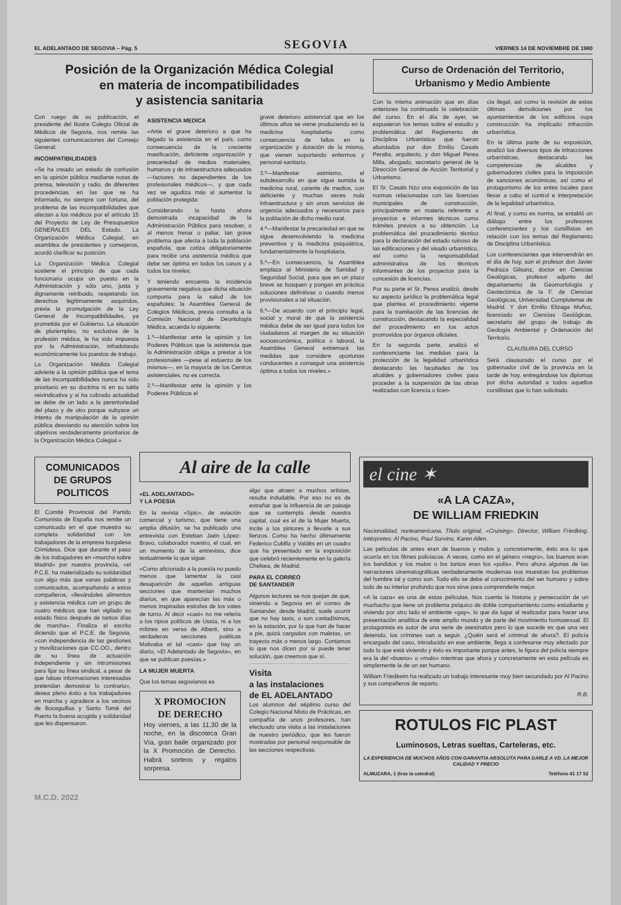EL ADELANTADO DE SEGOVIA – Pág. 5 SEGOVIA VIERNES 14 DE NOVIEMBRE DE 1980
Posición de la Organización Médica Colegial
en materia de incompatibilidades
y asistencia sanitaria
Con ruego de su publicación, el presidente del Ilustre Colegio Oficial de Médicos de Segovia, nos remite las siguientes comunicaciones del Consejo General:
INCOMPATIBILIDADES
«Se ha creado un estado de confusión en la opinión pública mediante notas de prensa, televisión y radio, de diferentes procedencias, en las que se ha informado, no siempre con fortuna, del problema de las incompatibilidades que afectan a los médicos por el artículo 15 del Proyecto de Ley de Presupuestos GENERALES DEL Estado. La Organización Médica Colegial, en asamblea de presidentes y consejeros, acordó clarificar su posición.
La Organización Médica Colegial sostiene el principio de que cada funcionario ocupa un puesto en la Administración y sólo uno, justa y dignamente retribuido, respetando los derechos legítimamente asquiridos, previa la promulgación de la Ley General de Incompatibilidades, ya prometida por el Gobierno. La situación de pluriempleo, no exclusiva de la profesión médica, le ha sido impuesta por la Administración, infradotando económicamente los puestos de trabajo.
La Organización Médida Colegial advierte a la opinión pública que el tema de las incompatibilidades nunca ha sido prioritario en su doctrina ni en su tabla reivindicativa y si ha cobrado actualidad se debe de un lado a la perentoriedad del plazo y de otro porque subyace un intento de manipulación de la opinión pública desviando su atención sobre los objetivos verdaderamente prioritarios de la Organización Médica Colegial.»
ASISTENCIA MEDICA
«Ante el grave deterioro a que ha llegado la asistencia en el país, como consecuencia de la creciente masificación, deficiente organización y precariedad de medios materiales, humanos y de infraestructura adecuados—factores no dependientes de los profesionales médicos—, y que cada vez se agudiza más al aumentar la población protegida:
Considerando la hasta ahora demostrada incapacidad de la Administración Pública para resolver, o al menos frenar o paliar, tan grave problema que afecta a toda la población española, que cotiza obligatoriamente para recibir una asistencia médica que debe ser óptima en todos los casos y a todos los niveles:
Y teniendo encuenta la incidencia gravemente negativa que dicha situación comporta para la salud de los españoles; la Asamblea General de Colegios Médicos, previa consulta a la Comisión Nacional de Deontología Médica, acuerda lo siguiente:
1.º—Manifestar ante la opinión y los Poderes Públicos que la asistencia que la Administración obliga a prestar a los profesionales —pese al esfuerzo de los mismos—, en la mayoría de los Centros asistenciales, no es correcta.
2.º—Manifestar ante la opinión y los Poderes Públicos el
grave deterioro asistencial que en los últimos años se viene produciendo en la medicina hospitalartia como consecuencia de fallos en la organización y dotación de la misma, que vienen soportando enfermos y personal sanitario.
3.º—Manifestar asimismo, el subdesarrollo en que sigue sumida la medicina rural, carente de medios, con deficiente y muchas veces nula infraestructura y sin unos servicios de urgencia adecuados y necesarios para la población de dicho medio rural.
4.º—Manifestar la precariedad en que se sigue desenvolviendo la medicina preventiva y la medicina psiquiátrica, fundamentalmente la hospitalaria.
5.º—En consecuencia, la Asamblea emplaza al Ministerio de Sanidad y Seguridad Social, para que en un plazo breve se busquen y pongan en práctica soluciones definitivas o cuando menos provisionales a tal situación.
6.º—De acuerdo con el principio legal, social y moral de que la asistencia médica debe de ser igual para todos los ciudadanos al margen de su situación socioeconómica, política o laboral, la Asamblea General extremará las medidas que considere oportunas conducentes a conseguir una asistencia óptima a todos los niveles.»
Curso de Ordenación del Territorio,
Urbanismo y Medio Ambiente
Con la misma animación que en días anteriores ha continuado la celebración del curso. En el día de ayer, se expusieron los temas sobre el estudio y problemática del Reglamento de Disciplina Urbanística que fueron abordados por don Emilio Casals Peralta, arquitecto, y don Miguel Perea Milla, abogado, secretario general de la Dirección General de Acción Territorial y Urbanismo.
El Sr. Casals hizo una exposición de las normas relacionadas con las licencias municipales de construcción, principalmente en materia referente a proyectos e informes técnicos como trámites previos a su obtención. La problemática del procedimiento técnico para la declaración del estado ruinoso de las edificaciones y del visado urbanístico, así como la responsabilidad administrativa de los técnicos informantes de los proyectos para la concesión de licencias.
Por su parte el Sr. Perea analizó, desde su aspecto jurídico la problemática legal que plantea el procedimiento vigente para la tramitación de las licencias de construcción, destacando la especialidad del procedimiento en los actos promovidos por órganos oficiales.
En la segunda parte, analizó el conferenciante las medidas para la protección de la legalidad urbanística destacando las facultades de los alcaldes y gobernadores civiles para proceder a la suspensión de las obras realizadas con licencia o licen-
cia ilegal, así como la revisión de estas últimas demoliciones por los ayuntamientos de los edificios cuya construcción ha implicado infracción urbanística.
En la última parte de su exposición, analizó los diversos tipos de infracciones urbanísticas, destacando las competencias de alcaldes y gobernadores civiles para la imposición de sanciones económicas, así como el protagonismo de los entes locales para llevar a cabo el control e interpretación de la legalidad urbanística.
Al final, y como es norma, se entabló un diálogo entre los profesores conferenciantes y los cursillistas en relación con los temas del Reglamento de Disciplina Urbanística.
Los conferenciantes que intervendrán en el día de hoy, son el profesor don Javier Pedraza Gilsanz, doctor en Ciencias Geológicas, profesor adjunto del departamento de Geomorfología y Geotectónica de la F. de Ciencias Geológicas, Universidad Complutense de Madrid. Y don Emilio Elizaga Muñoz, licenciado en Ciencias Geológicas, secretario del grupo de trabajo de Geología Ambiental y Ordenación del Territorio.
CLAUSURA DEL CURSO
Será clausurado el curso por el gobernador civil de la provincia en la tarde de hoy, entregándose los diplomas por dicha autoridad a todos aquellos cursillistas que lo han solicitado.
COMUNICADOS
DE GRUPOS
POLITICOS
El Comité Provincial del Partido Comunista de España nos remite un comunicado en el que muestra su completa solidaridad con los trabajadores de la empresa burgalesa Crimidesa. Dice que durante el paso de los trabajadores en «marcha sobre Madrid» por nuestra provincia, «el P.C.E. ha materializado su solidaridad con algo más que vanas palabras y comunicados, acompañando a estos compañeros, «llevándoles alimentos y asistencia médica con un grupo de cuatro médicos que han vigilado su estado físico después de tantos días de marcha». Finaliza el escrito diciendo que el P.C.E. de Segovia, «con independencia de las gestiones y movilizaciones que CC.OO., dentro de su línea de actuación independiente y sin intromisiones para fijar su línea sindical, a pesar de que falsas informaciones interesadas pretendan demostrar lo contrario», desea pleno éxito a los trabajadores en marcha y agradece a los vecinos de Boceguillas y Santo Tomé del Puerto la buena acogida y solidaridad que les dispensaron.
Al aire de la calle
«EL ADELANTADO»
Y LA POESIA
En la revista «Spic», de aviación comercial y turismo, que tiene una amplia difusión, se ha publicado una entrevista con Esteban Jaén López-Bravo, colaborador nuestro, el cual, en un momento de la entrevista, dice textualmente lo que sigue:
«Como aficionado a la poesía no puedo menos que lamentar la casi desaparición de aquellas antiguas secciones que mantenían muchos diarios, en que aparecían las más o menos inspiradas estrofas de los vates de turno. Al decir «casi» no me refería a los ripios políticos de Ussía, ni a los mítines en verso de Alberti, sino a verdaderas secciones poéticas Motivaba el tal «casi» que hay un diario, «El Adelantado de Segovia», en que se publican poesías.»
LA MUJER MUERTA
Que los temas segovianos es
X PROMOCION
DE DERECHO
Hoy viernes, a las 11,30 de la noche, en la discoteca Gran Vía, gran baile organizado por la X Promoción de Derecho. Habrá sorteos y regalos sorpresa.
algo que atraen a muchos artistas, resulta indudable. Por eso no es de extrañar que la influencia de un paisaje que se contempla desde nuestra capital, cual es el de la Mujer Muerta, incite a los pintores a llevarle a sus lienzos. Como ha hecho últimamente Federico Cubillo y Valdés en un cuadro que ha presentado en la exposición que celebró recientemente en la galería Chelsea, de Madrid.
PARA EL CORREO
DE SANTANDER
Algunos lectores se nos quejan de que, viniendo a Segovia en el correo de Santander, desde Madrid, suele ocurrir que no hay taxis, o son contadísimos, en la estación, por lo que han de hacer a pie, quizá cargados con maletas, un trayecto más o menos largo. Contamos lo que nos dicen por si puede tener solución, que creemos que sí.
Visita
a las instalaciones
de EL ADELANTADO
Los alumnos del séptimo curso del Colegio Nacional Mixto de Prácticas, en compañía de unos profesores, han efectuado una visita a las instalaciones de nuestro periódico, que les fueron mostradas por personal responsable de las secciones respectivas.
el cine ✶
«A LA CAZA»,
DE WILLIAM FRIEDKIN
Nacionalidad, norteamericana. Título original, «Cruising». Director, William Friedking. Intérpretes: Al Pacino, Paul Sorvino, Karen Allen.
Las películas de antes eran de buenos y malos y, concretamente, ésto era lo que ocurría en los filmes policiacos. A veces, como en el género «negro», los buenos eran los bandidos y los malos o los tontos eran los «polis». Pero ahora algunas de las narraciones cinematográficas verdaderamente modernas nos muestran los problemas del hombre tal y como son. Todo ello se debe al conocimiento del ser humano y sobre todo de su interior profundo que nos sirve para comprenderle mejor.
«A la caza» es una de estas películas. Nos cuenta la historia y persecución de un muchacho que tiene un problema psíquico de doble comportamiento como estudiante y viviendo por otro lado el ambiente «gay», lo que da lugar al realizador para hacer una presentación analítica de este amplio mundo y de parte del movimiento homosexual. El protagonista es autor de una serie de asesinatos pero lo que sucede es que una vez detenido, los crímines van a seguir. ¿Quién será el criminal de ahora?. El policía encargado del caso, introducido en ese ambiente, llega a confesarse muy afectado por todo lo que está viviendo y ésto es importante porque antes, la figura del policía siempre era la del «bueno» o «malo» mientras que ahora y concretamente en esta película es simplemente la de un ser humano.
William Friedkeim ha realizado un trabajo interesante muy bien secundado por Al Pacino y sus compañeros de reparto.
R.B.
ROTULOS FIC PLAST
Luminosos, Letras sueltas, Carteleras, etc.
LA EXPERIENCIA DE MUCHOS AÑOS CON GARANTIA ABSOLUTA PARA DARLE A VD. LA MEJOR CALIDAD Y PRECIO
ALMUZARA, 1 (tras la catedral) Teléfono 41 17 52
M.C.D. 2022